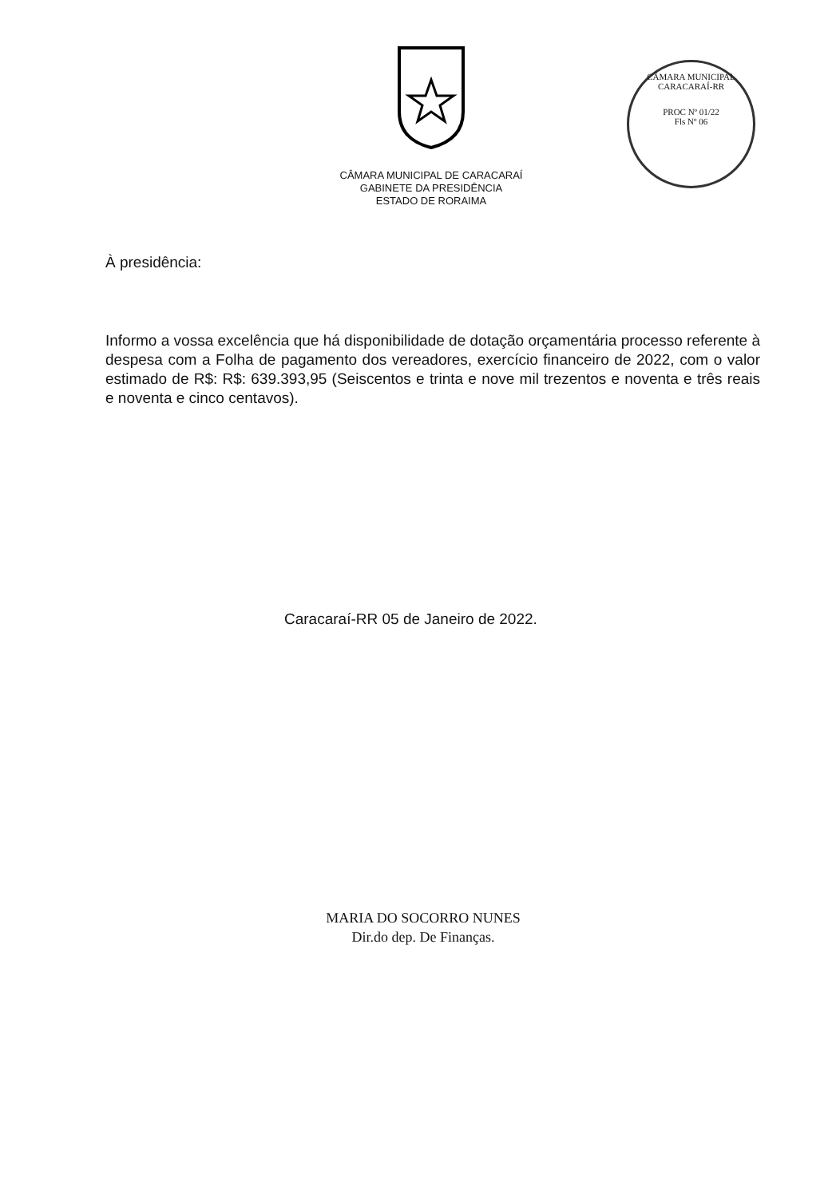CÂMARA MUNICIPAL DE CARACARAÍ
GABINETE DA PRESIDÊNCIA
ESTADO DE RORAIMA
CÂMARA MUNICIPAL CARACARAÍ-RR
PROC Nº 01/22
Fls Nº 06
À presidência:
Informo a vossa excelência que há disponibilidade de dotação orçamentária processo referente à despesa com a Folha de pagamento dos vereadores, exercício financeiro de 2022, com o valor estimado de R$: R$: 639.393,95 (Seiscentos e trinta e nove mil trezentos e noventa e três reais e noventa e cinco centavos).
Caracaraí-RR 05 de Janeiro de 2022.
MARIA DO SOCORRO NUNES
Dir.do dep. De Finanças.